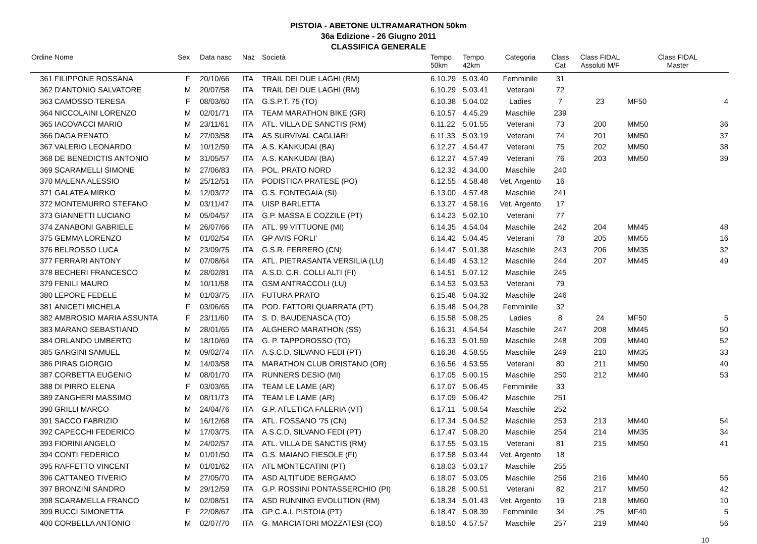PISTOIA - ABETONE ULTRAMARATHON 50km
36a Edizione - 26 Giugno 2011
CLASSIFICA GENERALE
| Ordine | Nome | Sex | Data nasc | Naz | Società | Tempo 50km | Tempo 42km | Categoria | Class Cat | Class FIDAL Assoluti M/F | Class FIDAL Master | |
| --- | --- | --- | --- | --- | --- | --- | --- | --- | --- | --- | --- | --- |
| 361 | FILIPPONE ROSSANA | F | 20/10/66 | ITA | TRAIL DEI DUE LAGHI (RM) | 6.10.29 | 5.03.40 | Femminile | 31 | | | |
| 362 | D'ANTONIO SALVATORE | M | 20/07/58 | ITA | TRAIL DEI DUE LAGHI (RM) | 6.10.29 | 5.03.41 | Veterani | 72 | | | |
| 363 | CAMOSSO TERESA | F | 08/03/60 | ITA | G.S.P.T. 75 (TO) | 6.10.38 | 5.04.02 | Ladies | 7 | 23 | MF50 | 4 |
| 364 | NICCOLAINI LORENZO | M | 02/01/71 | ITA | TEAM MARATHON BIKE (GR) | 6.10.57 | 4.45.29 | Maschile | 239 | | | |
| 365 | IACOVACCI MARIO | M | 23/11/61 | ITA | ATL. VILLA DE SANCTIS (RM) | 6.11.22 | 5.01.55 | Veterani | 73 | 200 | MM50 | 36 |
| 366 | DAGA RENATO | M | 27/03/58 | ITA | AS SURVIVAL CAGLIARI | 6.11.33 | 5.03.19 | Veterani | 74 | 201 | MM50 | 37 |
| 367 | VALERIO LEONARDO | M | 10/12/59 | ITA | A.S. KANKUDAI (BA) | 6.12.27 | 4.54.47 | Veterani | 75 | 202 | MM50 | 38 |
| 368 | DE BENEDICTIS ANTONIO | M | 31/05/57 | ITA | A.S. KANKUDAI (BA) | 6.12.27 | 4.57.49 | Veterani | 76 | 203 | MM50 | 39 |
| 369 | SCARAMELLI SIMONE | M | 27/06/83 | ITA | POL. PRATO NORD | 6.12.32 | 4.34.00 | Maschile | 240 | | | |
| 370 | MALENA ALESSIO | M | 25/12/51 | ITA | PODISTICA PRATESE (PO) | 6.12.55 | 4.58.48 | Vet. Argento | 16 | | | |
| 371 | GALATEA MIRKO | M | 12/03/72 | ITA | G.S. FONTEGAIA (SI) | 6.13.00 | 4.57.48 | Maschile | 241 | | | |
| 372 | MONTEMURRO STEFANO | M | 03/11/47 | ITA | UISP BARLETTA | 6.13.27 | 4.58.16 | Vet. Argento | 17 | | | |
| 373 | GIANNETTI LUCIANO | M | 05/04/57 | ITA | G.P. MASSA E COZZILE (PT) | 6.14.23 | 5.02.10 | Veterani | 77 | | | |
| 374 | ZANABONI GABRIELE | M | 26/07/66 | ITA | ATL. 99 VITTUONE (MI) | 6.14.35 | 4.54.04 | Maschile | 242 | 204 | MM45 | 48 |
| 375 | GEMMA LORENZO | M | 01/02/54 | ITA | GP AVIS FORLI' | 6.14.42 | 5.04.45 | Veterani | 78 | 205 | MM55 | 16 |
| 376 | BELROSSO LUCA | M | 23/09/75 | ITA | G.S.R. FERRERO (CN) | 6.14.47 | 5.01.38 | Maschile | 243 | 206 | MM35 | 32 |
| 377 | FERRARI ANTONY | M | 07/08/64 | ITA | ATL. PIETRASANTA VERSILIA (LU) | 6.14.49 | 4.53.12 | Maschile | 244 | 207 | MM45 | 49 |
| 378 | BECHERI FRANCESCO | M | 28/02/81 | ITA | A.S.D. C.R. COLLI ALTI (FI) | 6.14.51 | 5.07.12 | Maschile | 245 | | | |
| 379 | FENILI MAURO | M | 10/11/58 | ITA | GSM ANTRACCOLI (LU) | 6.14.53 | 5.03.53 | Veterani | 79 | | | |
| 380 | LEPORE FEDELE | M | 01/03/75 | ITA | FUTURA PRATO | 6.15.48 | 5.04.32 | Maschile | 246 | | | |
| 381 | ANICETI MICHELA | F | 03/06/65 | ITA | POD. FATTORI QUARRATA (PT) | 6.15.48 | 5.04.28 | Femminile | 32 | | | |
| 382 | AMBROSIO MARIA ASSUNTA | F | 23/11/60 | ITA | S. D. BAUDENASCA (TO) | 6.15.58 | 5.08.25 | Ladies | 8 | 24 | MF50 | 5 |
| 383 | MARANO SEBASTIANO | M | 28/01/65 | ITA | ALGHERO MARATHON (SS) | 6.16.31 | 4.54.54 | Maschile | 247 | 208 | MM45 | 50 |
| 384 | ORLANDO UMBERTO | M | 18/10/69 | ITA | G. P. TAPPOROSSO (TO) | 6.16.33 | 5.01.59 | Maschile | 248 | 209 | MM40 | 52 |
| 385 | GARGINI SAMUEL | M | 09/02/74 | ITA | A.S.C.D. SILVANO FEDI (PT) | 6.16.38 | 4.58.55 | Maschile | 249 | 210 | MM35 | 33 |
| 386 | PIRAS GIORGIO | M | 14/03/58 | ITA | MARATHON CLUB ORISTANO (OR) | 6.16.56 | 4.53.55 | Veterani | 80 | 211 | MM50 | 40 |
| 387 | CORBETTA EUGENIO | M | 08/01/70 | ITA | RUNNERS DESIO (MI) | 6.17.05 | 5.00.15 | Maschile | 250 | 212 | MM40 | 53 |
| 388 | DI PIRRO ELENA | F | 03/03/65 | ITA | TEAM LE LAME (AR) | 6.17.07 | 5.06.45 | Femminile | 33 | | | |
| 389 | ZANGHERI MASSIMO | M | 08/11/73 | ITA | TEAM LE LAME (AR) | 6.17.09 | 5.06.42 | Maschile | 251 | | | |
| 390 | GRILLI MARCO | M | 24/04/76 | ITA | G.P. ATLETICA FALERIA (VT) | 6.17.11 | 5.08.54 | Maschile | 252 | | | |
| 391 | SACCO FABRIZIO | M | 16/12/68 | ITA | ATL. FOSSANO '75 (CN) | 6.17.34 | 5.04.52 | Maschile | 253 | 213 | MM40 | 54 |
| 392 | CAPECCHI FEDERICO | M | 17/03/75 | ITA | A.S.C.D. SILVANO FEDI (PT) | 6.17.47 | 5.08.20 | Maschile | 254 | 214 | MM35 | 34 |
| 393 | FIORINI ANGELO | M | 24/02/57 | ITA | ATL. VILLA DE SANCTIS (RM) | 6.17.55 | 5.03.15 | Veterani | 81 | 215 | MM50 | 41 |
| 394 | CONTI FEDERICO | M | 01/01/50 | ITA | G.S. MAIANO FIESOLE (FI) | 6.17.58 | 5.03.44 | Vet. Argento | 18 | | | |
| 395 | RAFFETTO VINCENT | M | 01/01/62 | ITA | ATL MONTECATINI (PT) | 6.18.03 | 5.03.17 | Maschile | 255 | | | |
| 396 | CATTANEO TIVERIO | M | 27/05/70 | ITA | ASD ALTITUDE BERGAMO | 6.18.07 | 5.03.05 | Maschile | 256 | 216 | MM40 | 55 |
| 397 | BRONZINI SANDRO | M | 29/12/59 | ITA | G.P. ROSSINI PONTASSERCHIO (PI) | 6.18.28 | 5.00.51 | Veterani | 82 | 217 | MM50 | 42 |
| 398 | SCARAMELLA FRANCO | M | 02/08/51 | ITA | ASD RUNNING EVOLUTION (RM) | 6.18.34 | 5.01.43 | Vet. Argento | 19 | 218 | MM60 | 10 |
| 399 | BUCCI SIMONETTA | F | 22/08/67 | ITA | GP C.A.I. PISTOIA (PT) | 6.18.47 | 5.08.39 | Femminile | 34 | 25 | MF40 | 5 |
| 400 | CORBELLA ANTONIO | M | 02/07/70 | ITA | G. MARCIATORI MOZZATESI (CO) | 6.18.50 | 4.57.57 | Maschile | 257 | 219 | MM40 | 56 |
10